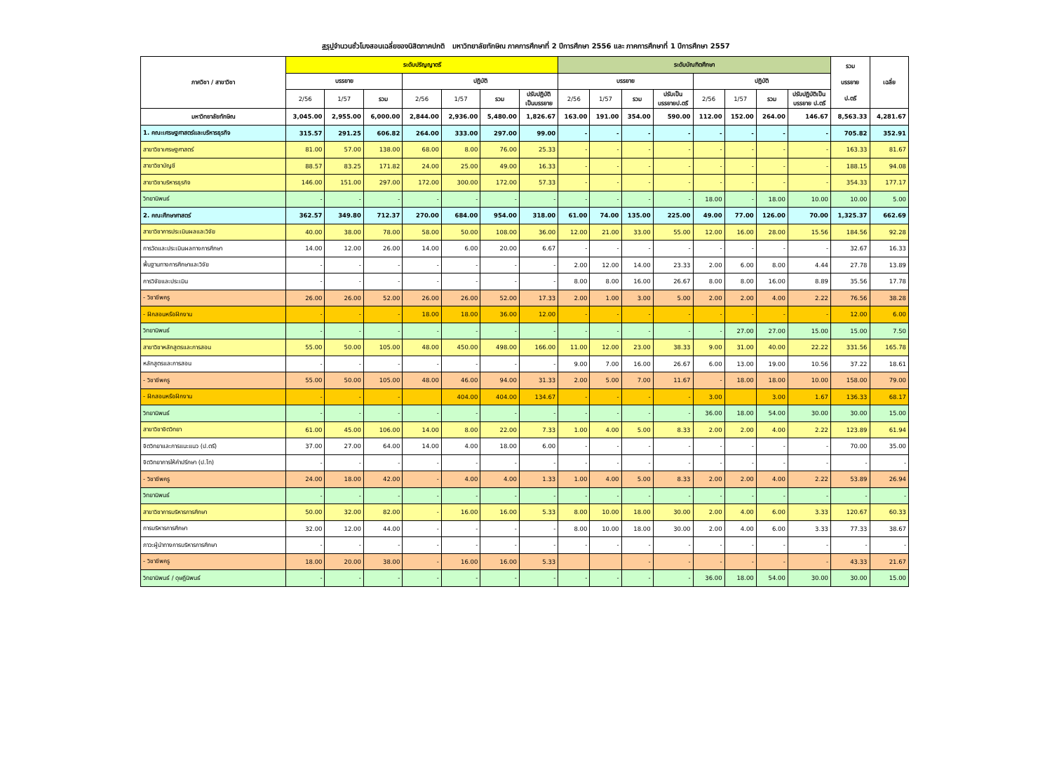สรุปจำนวนชั่วโมงสอนเฉลี่ยของนิสิตภาคปกติ มหาวิทยาลัยทักษิณ ภาคการศึกษาที่ 2 ปีการศึกษา 2556 และ ภาคการศึกษาที่ 1 ปีการศึกษา 2557
| ภาควิชา / สาขาวิชา | ระดับปริญญาตรี | | | | | | | ระดับบัณฑิตศึกษา | | | | | | | | รวม บรรยาย ป.ตรี | เฉลี่ย |
| --- | --- | --- | --- | --- | --- | --- | --- | --- | --- | --- | --- | --- | --- | --- | --- | --- | --- |
| | บรรยาย | | | ปฏิบัติ | | | | บรรยาย | | | | ปฏิบัติ | | | | | |
| | 2/56 | 1/57 | รวม | 2/56 | 1/57 | รวม | ปรับปฏิบัติ เป็นบรรยาย | 2/56 | 1/57 | รวม | ปรับเป็น บรรยายป.ตรี | 2/56 | 1/57 | รวม | ปรับปฏิบัติเป็น บรรยาย ป.ตรี | | |
| มหาวิทยาลัยทักษิณ | 3,045.00 | 2,955.00 | 6,000.00 | 2,844.00 | 2,936.00 | 5,480.00 | 1,826.67 | 163.00 | 191.00 | 354.00 | 590.00 | 112.00 | 152.00 | 264.00 | 146.67 | 8,563.33 | 4,281.67 |
| 1. คณะเศรษฐศาสตร์และบริหารธุรกิจ | 315.57 | 291.25 | 606.82 | 264.00 | 333.00 | 297.00 | 99.00 | - | - | - | - | - | - | - | - | 705.82 | 352.91 |
| สาขาวิชาเศรษฐศาสตร์ | 81.00 | 57.00 | 138.00 | 68.00 | 8.00 | 76.00 | 25.33 | - | - | - | - | - | - | - | - | 163.33 | 81.67 |
| สาขาวิชาบัญชี | 88.57 | 83.25 | 171.82 | 24.00 | 25.00 | 49.00 | 16.33 | - | - | - | - | - | - | - | - | 188.15 | 94.08 |
| สาขาวิชาบริหารธุรกิจ | 146.00 | 151.00 | 297.00 | 172.00 | 300.00 | 172.00 | 57.33 | - | - | - | - | - | - | - | - | 354.33 | 177.17 |
| วิทยานิพนธ์ | - | - | - | - | - | - | - | - | - | - | - | 18.00 | - | 18.00 | 10.00 | 10.00 | 5.00 |
| 2. คณะศึกษาศาสตร์ | 362.57 | 349.80 | 712.37 | 270.00 | 684.00 | 954.00 | 318.00 | 61.00 | 74.00 | 135.00 | 225.00 | 49.00 | 77.00 | 126.00 | 70.00 | 1,325.37 | 662.69 |
| สาขาวิชาการประเมินผลและวิจัย | 40.00 | 38.00 | 78.00 | 58.00 | 50.00 | 108.00 | 36.00 | 12.00 | 21.00 | 33.00 | 55.00 | 12.00 | 16.00 | 28.00 | 15.56 | 184.56 | 92.28 |
| การวัดและประเมินผลทางการศึกษา | 14.00 | 12.00 | 26.00 | 14.00 | 6.00 | 20.00 | 6.67 | - | - | - | - | - | - | - | - | 32.67 | 16.33 |
| พื้นฐานทางการศึกษาและวิจัย | - | - | - | - | - | - | - | 2.00 | 12.00 | 14.00 | 23.33 | 2.00 | 6.00 | 8.00 | 4.44 | 27.78 | 13.89 |
| การวิจัยและประเมิน | - | - | - | - | - | - | - | 8.00 | 8.00 | 16.00 | 26.67 | 8.00 | 8.00 | 16.00 | 8.89 | 35.56 | 17.78 |
| - วิชาชีพครู | 26.00 | 26.00 | 52.00 | 26.00 | 26.00 | 52.00 | 17.33 | 2.00 | 1.00 | 3.00 | 5.00 | 2.00 | 2.00 | 4.00 | 2.22 | 76.56 | 38.28 |
| - ฝึกสอนหรือฝึกงาน | - | - | - | 18.00 | 18.00 | 36.00 | 12.00 | - | - | - | - | - | - | - | - | 12.00 | 6.00 |
| วิทยานิพนธ์ | - | - | - | - | - | - | - | - | - | - | - | - | 27.00 | 27.00 | 15.00 | 15.00 | 7.50 |
| สาขาวิชาหลักสูตรและการสอน | 55.00 | 50.00 | 105.00 | 48.00 | 450.00 | 498.00 | 166.00 | 11.00 | 12.00 | 23.00 | 38.33 | 9.00 | 31.00 | 40.00 | 22.22 | 331.56 | 165.78 |
| หลักสูตรและการสอน | - | - | - | - | - | - | - | 9.00 | 7.00 | 16.00 | 26.67 | 6.00 | 13.00 | 19.00 | 10.56 | 37.22 | 18.61 |
| - วิชาชีพครู | 55.00 | 50.00 | 105.00 | 48.00 | 46.00 | 94.00 | 31.33 | 2.00 | 5.00 | 7.00 | 11.67 | - | 18.00 | 18.00 | 10.00 | 158.00 | 79.00 |
| - ฝึกสอนหรือฝึกงาน | - | - | - | | 404.00 | 404.00 | 134.67 | - | - | - | - | 3.00 | | 3.00 | 1.67 | 136.33 | 68.17 |
| วิทยานิพนธ์ | - | - | - | - | - | - | - | - | - | - | - | 36.00 | 18.00 | 54.00 | 30.00 | 30.00 | 15.00 |
| สาขาวิชาจิตวิทยา | 61.00 | 45.00 | 106.00 | 14.00 | 8.00 | 22.00 | 7.33 | 1.00 | 4.00 | 5.00 | 8.33 | 2.00 | 2.00 | 4.00 | 2.22 | 123.89 | 61.94 |
| จิตวิทยาและการแนะแนว (ป.ตรี) | 37.00 | 27.00 | 64.00 | 14.00 | 4.00 | 18.00 | 6.00 | - | - | - | - | - | - | - | - | 70.00 | 35.00 |
| จิตวิทยาการให้คำปรึกษา (ป.โท) | - | - | - | - | - | - | - | - | - | - | - | - | - | - | - | - | - |
| - วิชาชีพครู | 24.00 | 18.00 | 42.00 | - | 4.00 | 4.00 | 1.33 | 1.00 | 4.00 | 5.00 | 8.33 | 2.00 | 2.00 | 4.00 | 2.22 | 53.89 | 26.94 |
| วิทยานิพนธ์ | - | - | - | - | - | - | - | - | - | - | - | - | - | - | - | - | - |
| สาขาวิชาการบริหารการศึกษา | 50.00 | 32.00 | 82.00 | - | 16.00 | 16.00 | 5.33 | 8.00 | 10.00 | 18.00 | 30.00 | 2.00 | 4.00 | 6.00 | 3.33 | 120.67 | 60.33 |
| การบริหารการศึกษา | 32.00 | 12.00 | 44.00 | - | - | - | - | 8.00 | 10.00 | 18.00 | 30.00 | 2.00 | 4.00 | 6.00 | 3.33 | 77.33 | 38.67 |
| ภาวะผู้นำทางการบริหารการศึกษา | - | - | - | - | - | - | - | - | - | - | - | - | - | - | - | - | - |
| - วิชาชีพครู | 18.00 | 20.00 | 38.00 | - | 16.00 | 16.00 | 5.33 | | | - | - | - | - | - | - | 43.33 | 21.67 |
| วิทยานิพนธ์ / ดุษฎีนิพนธ์ | - | - | - | - | - | - | - | - | - | - | - | 36.00 | 18.00 | 54.00 | 30.00 | 30.00 | 15.00 |